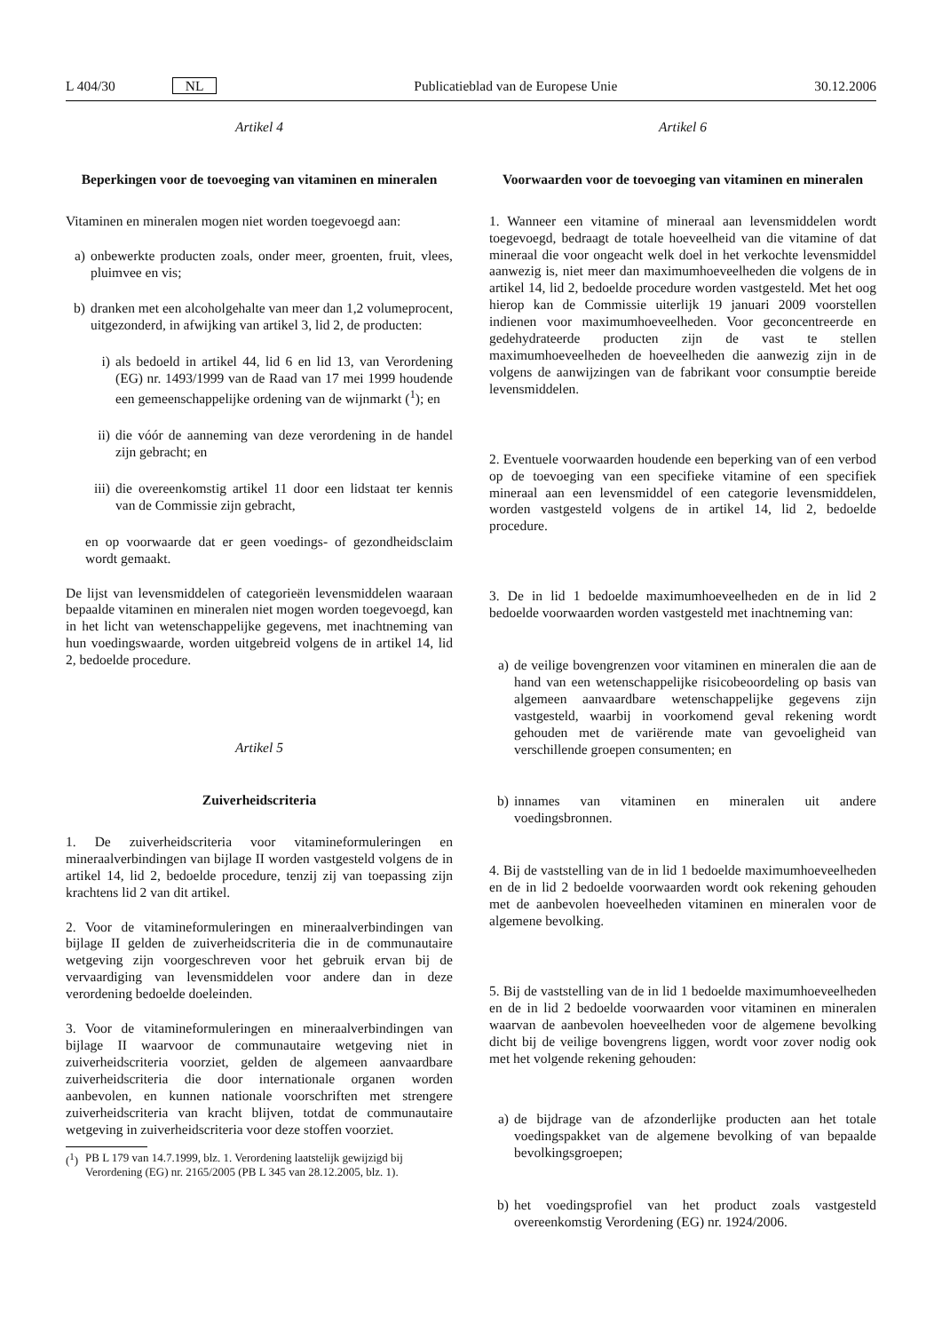L 404/30 NL Publicatieblad van de Europese Unie 30.12.2006
Artikel 4
Beperkingen voor de toevoeging van vitaminen en mineralen
Vitaminen en mineralen mogen niet worden toegevoegd aan:
a) onbewerkte producten zoals, onder meer, groenten, fruit, vlees, pluimvee en vis;
b) dranken met een alcoholgehalte van meer dan 1,2 volumeprocent, uitgezonderd, in afwijking van artikel 3, lid 2, de producten:
i) als bedoeld in artikel 44, lid 6 en lid 13, van Verordening (EG) nr. 1493/1999 van de Raad van 17 mei 1999 houdende een gemeenschappelijke ordening van de wijnmarkt (<sup>1</sup>); en
ii) die vóór de aanneming van deze verordening in de handel zijn gebracht; en
iii) die overeenkomstig artikel 11 door een lidstaat ter kennis van de Commissie zijn gebracht,
en op voorwaarde dat er geen voedings- of gezondheidsclaim wordt gemaakt.
De lijst van levensmiddelen of categorieën levensmiddelen waaraan bepaalde vitaminen en mineralen niet mogen worden toegevoegd, kan in het licht van wetenschappelijke gegevens, met inachtneming van hun voedingswaarde, worden uitgebreid volgens de in artikel 14, lid 2, bedoelde procedure.
Artikel 5
Zuiverheidscriteria
1. De zuiverheidscriteria voor vitamineformuleringen en mineraalverbindingen van bijlage II worden vastgesteld volgens de in artikel 14, lid 2, bedoelde procedure, tenzij zij van toepassing zijn krachtens lid 2 van dit artikel.
2. Voor de vitamineformuleringen en mineraalverbindingen van bijlage II gelden de zuiverheidscriteria die in de communautaire wetgeving zijn voorgeschreven voor het gebruik ervan bij de vervaardiging van levensmiddelen voor andere dan in deze verordening bedoelde doeleinden.
3. Voor de vitamineformuleringen en mineraalverbindingen van bijlage II waarvoor de communautaire wetgeving niet in zuiverheidscriteria voorziet, gelden de algemeen aanvaardbare zuiverheidscriteria die door internationale organen worden aanbevolen, en kunnen nationale voorschriften met strengere zuiverheidscriteria van kracht blijven, totdat de communautaire wetgeving in zuiverheidscriteria voor deze stoffen voorziet.
(<sup>1</sup>) PB L 179 van 14.7.1999, blz. 1. Verordening laatstelijk gewijzigd bij Verordening (EG) nr. 2165/2005 (PB L 345 van 28.12.2005, blz. 1).
Artikel 6
Voorwaarden voor de toevoeging van vitaminen en mineralen
1. Wanneer een vitamine of mineraal aan levensmiddelen wordt toegevoegd, bedraagt de totale hoeveelheid van die vitamine of dat mineraal die voor ongeacht welk doel in het verkochte levensmiddel aanwezig is, niet meer dan maximumhoeveelheden die volgens de in artikel 14, lid 2, bedoelde procedure worden vastgesteld. Met het oog hierop kan de Commissie uiterlijk 19 januari 2009 voorstellen indienen voor maximumhoeveelheden. Voor geconcentreerde en gedehydrateerde producten zijn de vast te stellen maximumhoeveelheden de hoeveelheden die aanwezig zijn in de volgens de aanwijzingen van de fabrikant voor consumptie bereide levensmiddelen.
2. Eventuele voorwaarden houdende een beperking van of een verbod op de toevoeging van een specifieke vitamine of een specifiek mineraal aan een levensmiddel of een categorie levensmiddelen, worden vastgesteld volgens de in artikel 14, lid 2, bedoelde procedure.
3. De in lid 1 bedoelde maximumhoeveelheden en de in lid 2 bedoelde voorwaarden worden vastgesteld met inachtneming van:
a) de veilige bovengrenzen voor vitaminen en mineralen die aan de hand van een wetenschappelijke risicobeoordeling op basis van algemeen aanvaardbare wetenschappelijke gegevens zijn vastgesteld, waarbij in voorkomend geval rekening wordt gehouden met de variërende mate van gevoeligheid van verschillende groepen consumenten; en
b) innames van vitaminen en mineralen uit andere voedingsbronnen.
4. Bij de vaststelling van de in lid 1 bedoelde maximumhoeveelheden en de in lid 2 bedoelde voorwaarden wordt ook rekening gehouden met de aanbevolen hoeveelheden vitaminen en mineralen voor de algemene bevolking.
5. Bij de vaststelling van de in lid 1 bedoelde maximumhoeveelheden en de in lid 2 bedoelde voorwaarden voor vitaminen en mineralen waarvan de aanbevolen hoeveelheden voor de algemene bevolking dicht bij de veilige bovengrens liggen, wordt voor zover nodig ook met het volgende rekening gehouden:
a) de bijdrage van de afzonderlijke producten aan het totale voedingspakket van de algemene bevolking of van bepaalde bevolkingsgroepen;
b) het voedingsprofiel van het product zoals vastgesteld overeenkomstig Verordening (EG) nr. 1924/2006.